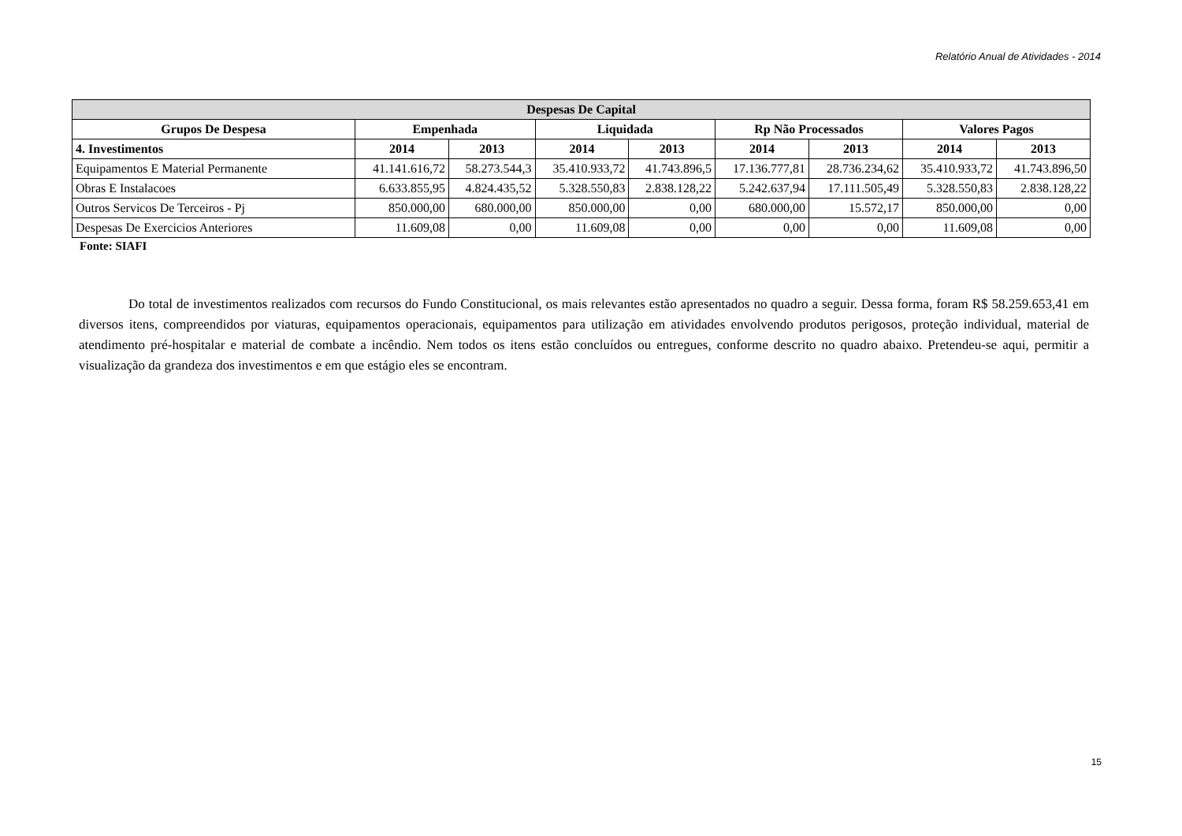Relatório Anual de Atividades - 2014
| Despesas De Capital | | | | | | | | |
| --- | --- | --- | --- | --- | --- | --- | --- | --- |
| Grupos De Despesa | Empenhada | | Liquidada | | Rp Não Processados | | Valores Pagos | |
| 4. Investimentos | 2014 | 2013 | 2014 | 2013 | 2014 | 2013 | 2014 | 2013 |
| Equipamentos E Material Permanente | 41.141.616,72 | 58.273.544,3 | 35.410.933,72 | 41.743.896,5 | 17.136.777,81 | 28.736.234,62 | 35.410.933,72 | 41.743.896,50 |
| Obras E Instalacoes | 6.633.855,95 | 4.824.435,52 | 5.328.550,83 | 2.838.128,22 | 5.242.637,94 | 17.111.505,49 | 5.328.550,83 | 2.838.128,22 |
| Outros Servicos De Terceiros - Pj | 850.000,00 | 680.000,00 | 850.000,00 | 0,00 | 680.000,00 | 15.572,17 | 850.000,00 | 0,00 |
| Despesas De Exercicios Anteriores | 11.609,08 | 0,00 | 11.609,08 | 0,00 | 0,00 | 0,00 | 11.609,08 | 0,00 |
Fonte: SIAFI
Do total de investimentos realizados com recursos do Fundo Constitucional, os mais relevantes estão apresentados no quadro a seguir. Dessa forma, foram R$ 58.259.653,41 em diversos itens, compreendidos por viaturas, equipamentos operacionais, equipamentos para utilização em atividades envolvendo produtos perigosos, proteção individual, material de atendimento pré-hospitalar e material de combate a incêndio. Nem todos os itens estão concluídos ou entregues, conforme descrito no quadro abaixo. Pretendeu-se aqui, permitir a visualização da grandeza dos investimentos e em que estágio eles se encontram.
15